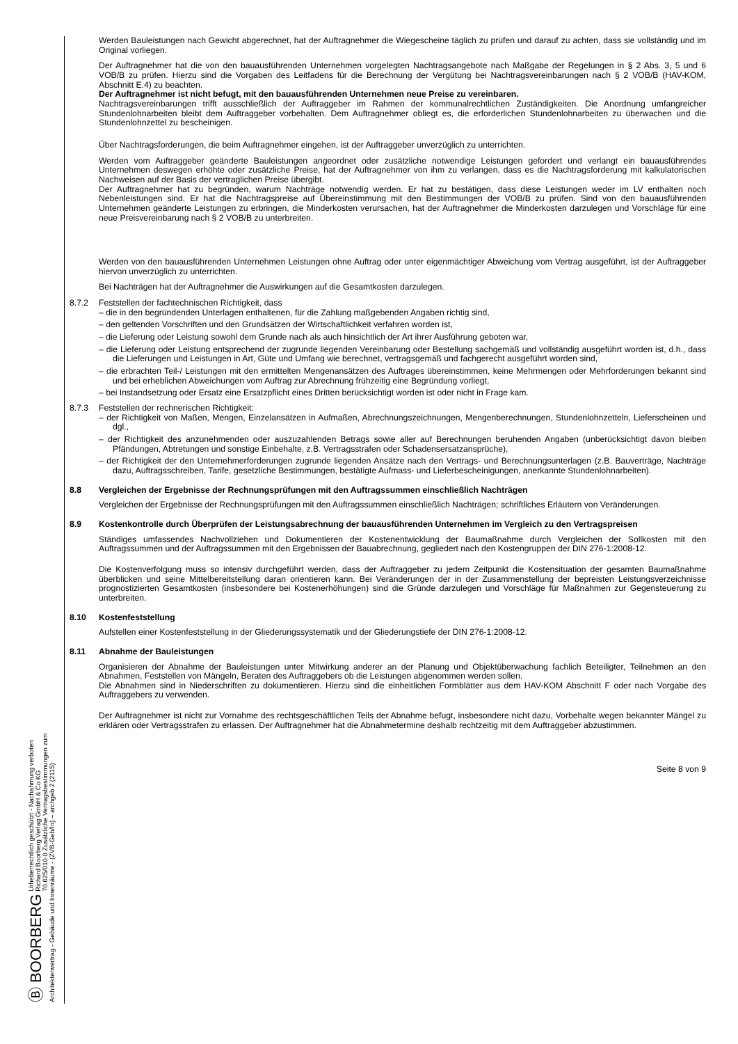Ⓑ BOORBERG Urheberrechtlich geschützt - Nachahmung verboten
Richard Boorberg Verlag GmbH & Co KG
70.625/010.0 Zusätzliche Vertragsbestimmungen zum Architektenvertrag - Gebäude und Innenräume - (ZVB-Geb/In) – archgeb 2 (2115)
Werden Bauleistungen nach Gewicht abgerechnet, hat der Auftragnehmer die Wiegescheine täglich zu prüfen und darauf zu achten, dass sie vollständig und im Original vorliegen.
Der Auftragnehmer hat die von den bauausführenden Unternehmen vorgelegten Nachtragsangebote nach Maßgabe der Regelungen in § 2 Abs. 3, 5 und 6 VOB/B zu prüfen. Hierzu sind die Vorgaben des Leitfadens für die Berechnung der Vergütung bei Nachtragsvereinbarungen nach § 2 VOB/B (HAV-KOM, Abschnitt E.4) zu beachten.
Der Auftragnehmer ist nicht befugt, mit den bauausführenden Unternehmen neue Preise zu vereinbaren.
Nachtragsvereinbarungen trifft ausschließlich der Auftraggeber im Rahmen der kommunalrechtlichen Zuständigkeiten. Die Anordnung umfangreicher Stundenlohnarbeiten bleibt dem Auftraggeber vorbehalten. Dem Auftragnehmer obliegt es, die erforderlichen Stundenlohnarbeiten zu überwachen und die Stundenlohnzettel zu bescheinigen.
Über Nachtragsforderungen, die beim Auftragnehmer eingehen, ist der Auftraggeber unverzüglich zu unterrichten.
Werden vom Auftraggeber geänderte Bauleistungen angeordnet oder zusätzliche notwendige Leistungen gefordert und verlangt ein bauausführendes Unternehmen deswegen erhöhte oder zusätzliche Preise, hat der Auftragnehmer von ihm zu verlangen, dass es die Nachtragsforderung mit kalkulatorischen Nachweisen auf der Basis der vertraglichen Preise übergibt.
Der Auftragnehmer hat zu begründen, warum Nachträge notwendig werden. Er hat zu bestätigen, dass diese Leistungen weder im LV enthalten noch Nebenleistungen sind. Er hat die Nachtragspreise auf Übereinstimmung mit den Bestimmungen der VOB/B zu prüfen. Sind von den bauausführenden Unternehmen geänderte Leistungen zu erbringen, die Minderkosten verursachen, hat der Auftragnehmer die Minderkosten darzulegen und Vorschläge für eine neue Preisvereinbarung nach § 2 VOB/B zu unterbreiten.
Werden von den bauausführenden Unternehmen Leistungen ohne Auftrag oder unter eigenmächtiger Abweichung vom Vertrag ausgeführt, ist der Auftraggeber hiervon unverzüglich zu unterrichten.
Bei Nachträgen hat der Auftragnehmer die Auswirkungen auf die Gesamtkosten darzulegen.
8.7.2 Feststellen der fachtechnischen Richtigkeit, dass
– die in den begründenden Unterlagen enthaltenen, für die Zahlung maßgebenden Angaben richtig sind,
– den geltenden Vorschriften und den Grundsätzen der Wirtschaftlichkeit verfahren worden ist,
– die Lieferung oder Leistung sowohl dem Grunde nach als auch hinsichtlich der Art ihrer Ausführung geboten war,
– die Lieferung oder Leistung entsprechend der zugrunde liegenden Vereinbarung oder Bestellung sachgemäß und vollständig ausgeführt worden ist, d.h., dass die Lieferungen und Leistungen in Art, Güte und Umfang wie berechnet, vertragsgemäß und fachgerecht ausgeführt worden sind,
– die erbrachten Teil-/ Leistungen mit den ermittelten Mengenansätzen des Auftrages übereinstimmen, keine Mehrmengen oder Mehrforderungen bekannt sind und bei erheblichen Abweichungen vom Auftrag zur Abrechnung frühzeitig eine Begründung vorliegt,
– bei Instandsetzung oder Ersatz eine Ersatzpflicht eines Dritten berücksichtigt worden ist oder nicht in Frage kam.
8.7.3 Feststellen der rechnerischen Richtigkeit:
– der Richtigkeit von Maßen, Mengen, Einzelansätzen in Aufmaßen, Abrechnungszeichnungen, Mengenberechnungen, Stundenlohnzetteln, Lieferscheinen und dgl.,
– der Richtigkeit des anzunehmenden oder auszuzahlenden Betrags sowie aller auf Berechnungen beruhenden Angaben (unberücksichtigt davon bleiben Pfändungen, Abtretungen und sonstige Einbehalte, z.B. Vertragsstrafen oder Schadensersatzansprüche),
– der Richtigkeit der den Unternehmerforderungen zugrunde liegenden Ansätze nach den Vertrags- und Berechnungsunterlagen (z.B. Bauverträge, Nachträge dazu, Auftragsschreiben, Tarife, gesetzliche Bestimmungen, bestätigte Aufmass- und Lieferbescheinigungen, anerkannte Stundenlohnarbeiten).
8.8 Vergleichen der Ergebnisse der Rechnungsprüfungen mit den Auftragssummen einschließlich Nachträgen
Vergleichen der Ergebnisse der Rechnungsprüfungen mit den Auftragssummen einschließlich Nachträgen; schriftliches Erläutern von Veränderungen.
8.9 Kostenkontrolle durch Überprüfen der Leistungsabrechnung der bauausführenden Unternehmen im Vergleich zu den Vertragspreisen
Ständiges umfassendes Nachvollziehen und Dokumentieren der Kostenentwicklung der Baumaßnahme durch Vergleichen der Sollkosten mit den Auftragssummen und der Auftragssummen mit den Ergebnissen der Bauabrechnung, gegliedert nach den Kostengruppen der DIN 276-1:2008-12.
Die Kostenverfolgung muss so intensiv durchgeführt werden, dass der Auftraggeber zu jedem Zeitpunkt die Kostensituation der gesamten Baumaßnahme überblicken und seine Mittelbereitstellung daran orientieren kann. Bei Veränderungen der in der Zusammenstellung der bepreisten Leistungsverzeichnisse prognostizierten Gesamtkosten (insbesondere bei Kostenerhöhungen) sind die Gründe darzulegen und Vorschläge für Maßnahmen zur Gegensteuerung zu unterbreiten.
8.10 Kostenfeststellung
Aufstellen einer Kostenfeststellung in der Gliederungssystematik und der Gliederungstiefe der DIN 276-1:2008-12.
8.11 Abnahme der Bauleistungen
Organisieren der Abnahme der Bauleistungen unter Mitwirkung anderer an der Planung und Objektüberwachung fachlich Beteiligter, Teilnehmen an den Abnahmen, Feststellen von Mängeln, Beraten des Auftraggebers ob die Leistungen abgenommen werden sollen.
Die Abnahmen sind in Niederschriften zu dokumentieren. Hierzu sind die einheitlichen Formblätter aus dem HAV-KOM Abschnitt F oder nach Vorgabe des Auftraggebers zu verwenden.
Der Auftragnehmer ist nicht zur Vornahme des rechtsgeschäftlichen Teils der Abnahme befugt, insbesondere nicht dazu, Vorbehalte wegen bekannter Mängel zu erklären oder Vertragsstrafen zu erlassen. Der Auftragnehmer hat die Abnahmetermine deshalb rechtzeitig mit dem Auftraggeber abzustimmen.
Seite 8 von 9